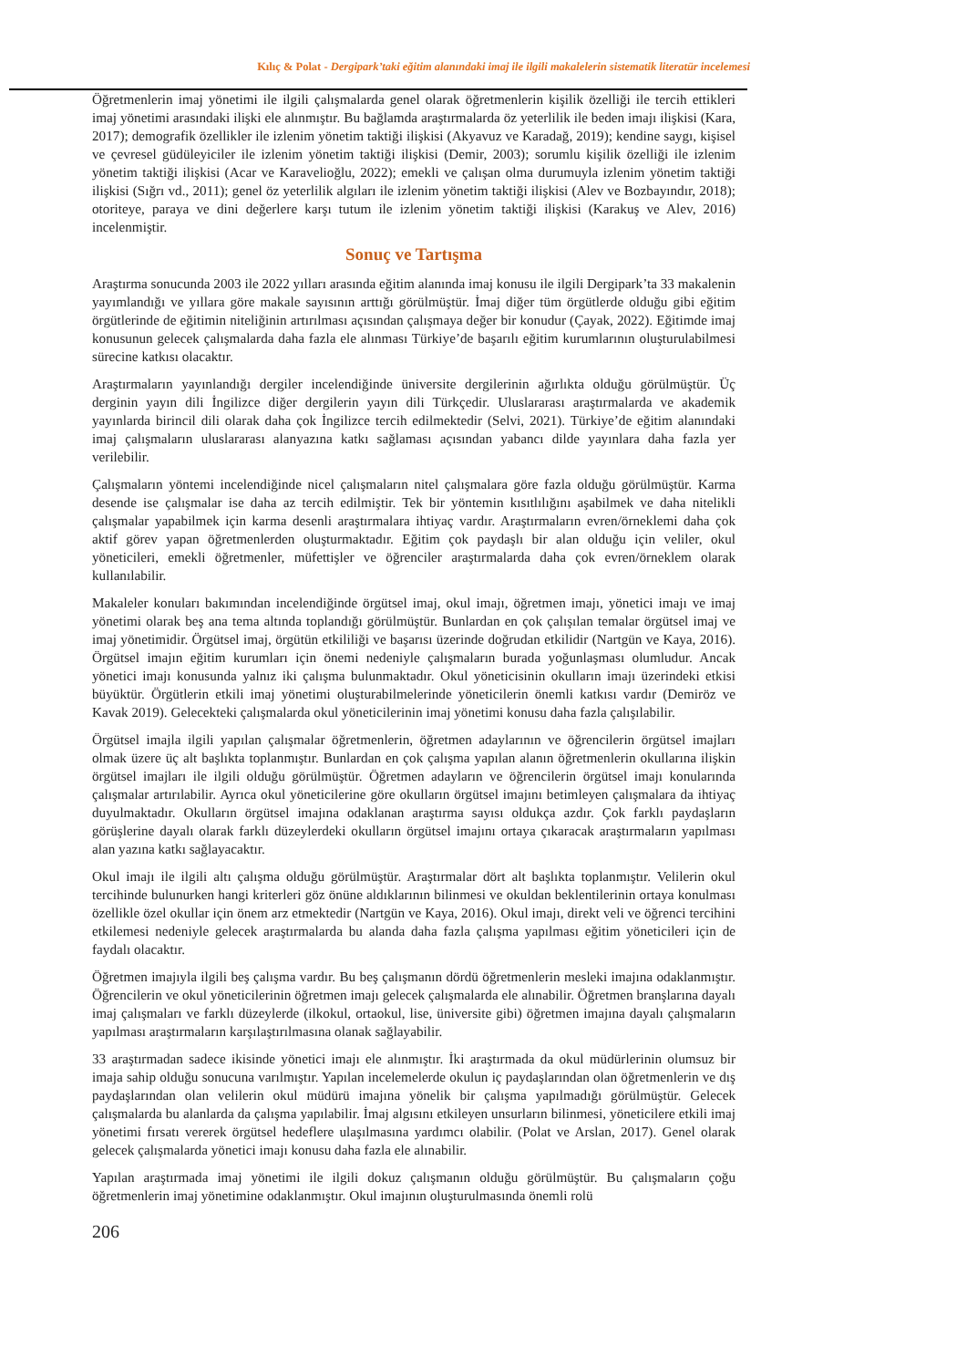Kılıç & Polat - Dergipark’taki eğitim alanındaki imaj ile ilgili makalelerin sistematik literatür incelemesi
Öğretmenlerin imaj yönetimi ile ilgili çalışmalarda genel olarak öğretmenlerin kişilik özelliği ile tercih ettikleri imaj yönetimi arasındaki ilişki ele alınmıştır. Bu bağlamda araştırmalarda öz yeterlilik ile beden imajı ilişkisi (Kara, 2017); demografik özellikler ile izlenim yönetim taktiği ilişkisi (Akyavuz ve Karadağ, 2019); kendine saygı, kişisel ve çevresel güdüleyiciler ile izlenim yönetim taktiği ilişkisi (Demir, 2003); sorumlu kişilik özelliği ile izlenim yönetim taktiği ilişkisi (Acar ve Karavelioğlu, 2022); emekli ve çalışan olma durumuyla izlenim yönetim taktiği ilişkisi (Sığrı vd., 2011); genel öz yeterlilik algıları ile izlenim yönetim taktiği ilişkisi (Alev ve Bozbayındır, 2018); otoriteye, paraya ve dini değerlere karşı tutum ile izlenim yönetim taktiği ilişkisi (Karakuş ve Alev, 2016) incelenmiştir.
Sonuç ve Tartışma
Araştırma sonucunda 2003 ile 2022 yılları arasında eğitim alanında imaj konusu ile ilgili Dergipark’ta 33 makalenin yayımlandığı ve yıllara göre makale sayısının arttığı görülmüştür. İmaj diğer tüm örgütlerde olduğu gibi eğitim örgütlerinde de eğitimin niteliğinin artırılması açısından çalışmaya değer bir konudur (Çayak, 2022). Eğitimde imaj konusunun gelecek çalışmalarda daha fazla ele alınması Türkiye’de başarılı eğitim kurumlarının oluşturulabilmesi sürecine katkısı olacaktır.
Araştırmaların yayınlandığı dergiler incelendiğinde üniversite dergilerinin ağırlıkta olduğu görülmüştür. Üç derginin yayın dili İngilizce diğer dergilerin yayın dili Türkçedir. Uluslararası araştırmalarda ve akademik yayınlarda birincil dili olarak daha çok İngilizce tercih edilmektedir (Selvi, 2021). Türkiye’de eğitim alanındaki imaj çalışmaların uluslararası alanyazına katkı sağlaması açısından yabancı dilde yayınlara daha fazla yer verilebilir.
Çalışmaların yöntemi incelendiğinde nicel çalışmaların nitel çalışmalara göre fazla olduğu görülmüştür. Karma desende ise çalışmalar ise daha az tercih edilmiştir. Tek bir yöntemin kısıtlılığını aşabilmek ve daha nitelikli çalışmalar yapabilmek için karma desenli araştırmalara ihtiyaç vardır. Araştırmaların evren/örneklemi daha çok aktif görev yapan öğretmenlerden oluşturmaktadır. Eğitim çok paydaşlı bir alan olduğu için veliler, okul yöneticileri, emekli öğretmenler, müfettişler ve öğrenciler araştırmalarda daha çok evren/örneklem olarak kullanılabilir.
Makaleler konuları bakımından incelendiğinde örgütsel imaj, okul imajı, öğretmen imajı, yönetici imajı ve imaj yönetimi olarak beş ana tema altında toplandığı görülmüştür. Bunlardan en çok çalışılan temalar örgütsel imaj ve imaj yönetimidir. Örgütsel imaj, örgütün etkililiği ve başarısı üzerinde doğrudan etkilidir (Nartgün ve Kaya, 2016). Örgütsel imajın eğitim kurumları için önemi nedeniyle çalışmaların burada yoğunlaşması olumludur. Ancak yönetici imajı konusunda yalnız iki çalışma bulunmaktadır. Okul yöneticisinin okulların imajı üzerindeki etkisi büyüktür. Örgütlerin etkili imaj yönetimi oluşturabilmelerinde yöneticilerin önemli katkısı vardır (Demiröz ve Kavak 2019). Gelecekteki çalışmalarda okul yöneticilerinin imaj yönetimi konusu daha fazla çalışılabilir.
Örgütsel imajla ilgili yapılan çalışmalar öğretmenlerin, öğretmen adaylarının ve öğrencilerin örgütsel imajları olmak üzere üç alt başlıkta toplanmıştır. Bunlardan en çok çalışma yapılan alanın öğretmenlerin okullarına ilişkin örgütsel imajları ile ilgili olduğu görülmüştür. Öğretmen adayların ve öğrencilerin örgütsel imajı konularında çalışmalar artırılabilir. Ayrıca okul yöneticilerine göre okulların örgütsel imajını betimleyen çalışmalara da ihtiyaç duyulmaktadır. Okulların örgütsel imajına odaklanan araştırma sayısı oldukça azdır. Çok farklı paydaşların görüşlerine dayalı olarak farklı düzeylerdeki okulların örgütsel imajını ortaya çıkaracak araştırmaların yapılması alan yazına katkı sağlayacaktır.
Okul imajı ile ilgili altı çalışma olduğu görülmüştür. Araştırmalar dört alt başlıkta toplanmıştır. Velilerin okul tercihinde bulunurken hangi kriterleri göz önüne aldıklarının bilinmesi ve okuldan beklentilerinin ortaya konulması özellikle özel okullar için önem arz etmektedir (Nartgün ve Kaya, 2016). Okul imajı, direkt veli ve öğrenci tercihini etkilemesi nedeniyle gelecek araştırmalarda bu alanda daha fazla çalışma yapılması eğitim yöneticileri için de faydalı olacaktır.
Öğretmen imajıyla ilgili beş çalışma vardır. Bu beş çalışmanın dördü öğretmenlerin mesleki imajına odaklanmıştır. Öğrencilerin ve okul yöneticilerinin öğretmen imajı gelecek çalışmalarda ele alınabilir. Öğretmen branşlarına dayalı imaj çalışmaları ve farklı düzeylerde (ilkokul, ortaokul, lise, üniversite gibi) öğretmen imajına dayalı çalışmaların yapılması araştırmaların karşılaştırılmasına olanak sağlayabilir.
33 araştırmadan sadece ikisinde yönetici imajı ele alınmıştır. İki araştırmada da okul müdürlerinin olumsuz bir imaja sahip olduğu sonucuna varılmıştır. Yapılan incelemelerde okulun iç paydaşlarından olan öğretmenlerin ve dış paydaşlarından olan velilerin okul müdürü imajına yönelik bir çalışma yapılmadığı görülmüştür. Gelecek çalışmalarda bu alanlarda da çalışma yapılabilir. İmaj algısını etkileyen unsurların bilinmesi, yöneticilere etkili imaj yönetimi fırsatı vererek örgütsel hedeflere ulaşılmasına yardımcı olabilir. (Polat ve Arslan, 2017). Genel olarak gelecek çalışmalarda yönetici imajı konusu daha fazla ele alınabilir.
Yapılan araştırmada imaj yönetimi ile ilgili dokuz çalışmanın olduğu görülmüştür. Bu çalışmaların çoğu öğretmenlerin imaj yönetimine odaklanmıştır. Okul imajının oluşturulmasında önemli rolü
206